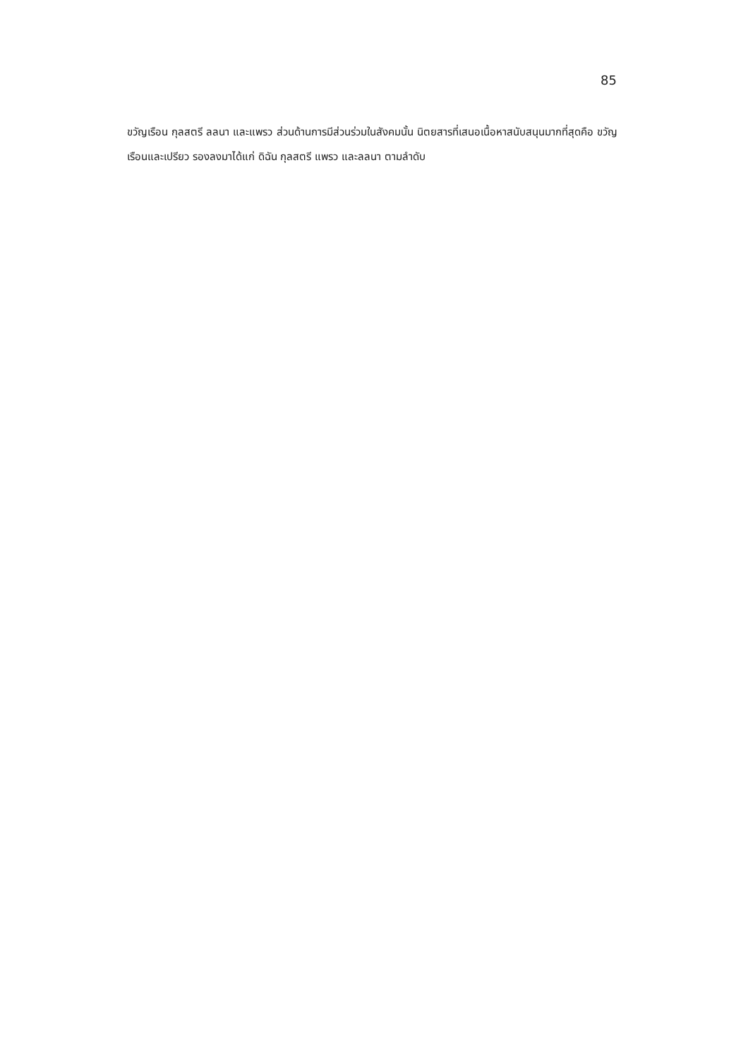85
ขวัญเรือน กุลสตรี ลลนา และแพรว ส่วนด้านการมีส่วนร่วมในสังคมนั้น นิตยสารที่เสนอเนื้อหาสนับสนุนมากที่สุดคือ ขวัญเรือนและเปรียว รองลงมาได้แก่ ดิฉัน กุลสตรี แพรว และลลนา ตามลำดับ